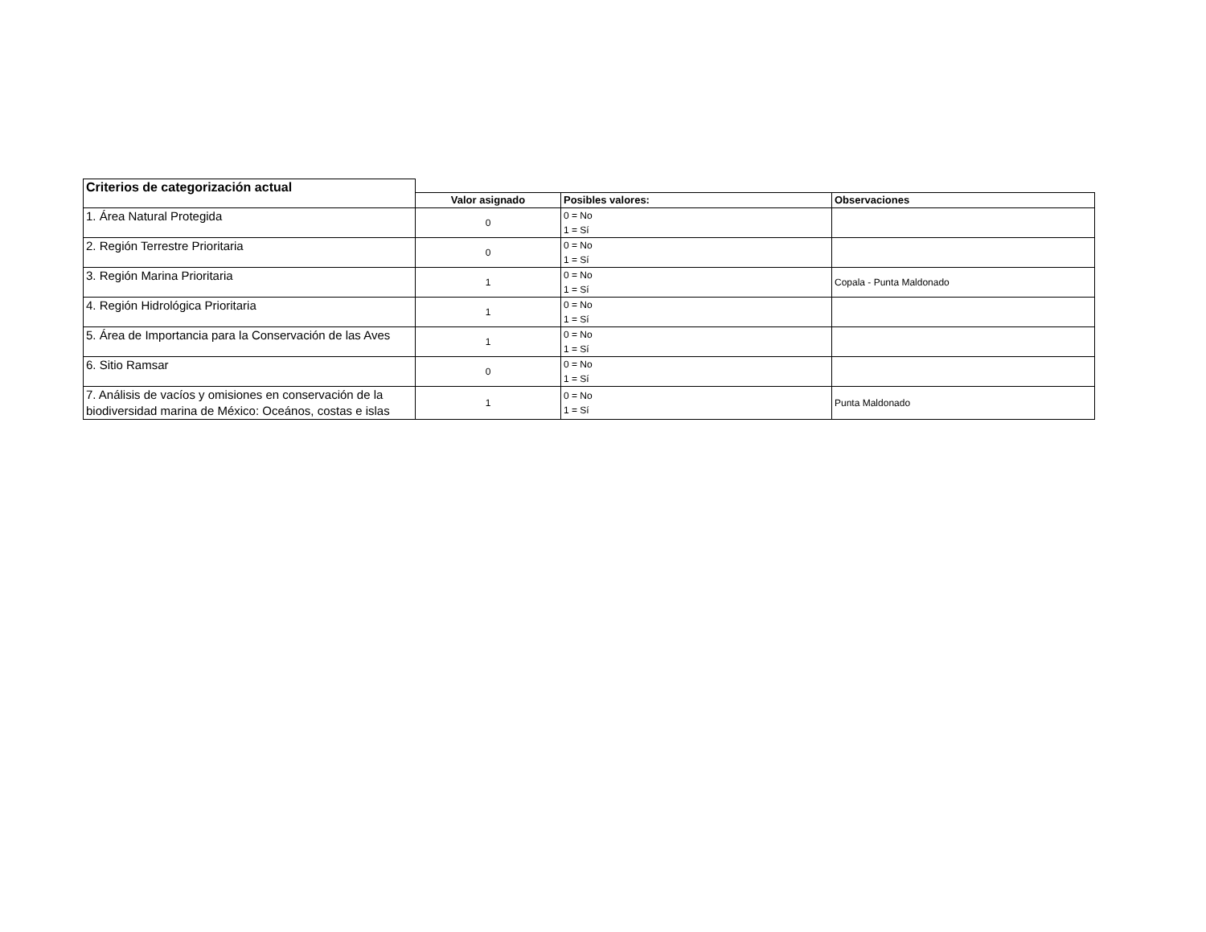| Criterios de categorización actual | | | |
| | Valor asignado | Posibles valores: | Observaciones |
| 1. Área Natural Protegida | 0 | 0 = No 1 = Sí | |
| 2. Región Terrestre Prioritaria | 0 | 0 = No 1 = Sí | |
| 3. Región Marina Prioritaria | 1 | 0 = No 1 = Sí | Copala - Punta Maldonado |
| 4. Región Hidrológica Prioritaria | 1 | 0 = No 1 = Sí | |
| 5. Área de Importancia para la Conservación de las Aves | 1 | 0 = No 1 = Sí | |
| 6. Sitio Ramsar | 0 | 0 = No 1 = Sí | |
| 7. Análisis de vacíos y omisiones en conservación de la biodiversidad marina de México: Oceános, costas e islas | 1 | 0 = No 1 = Sí | Punta Maldonado |